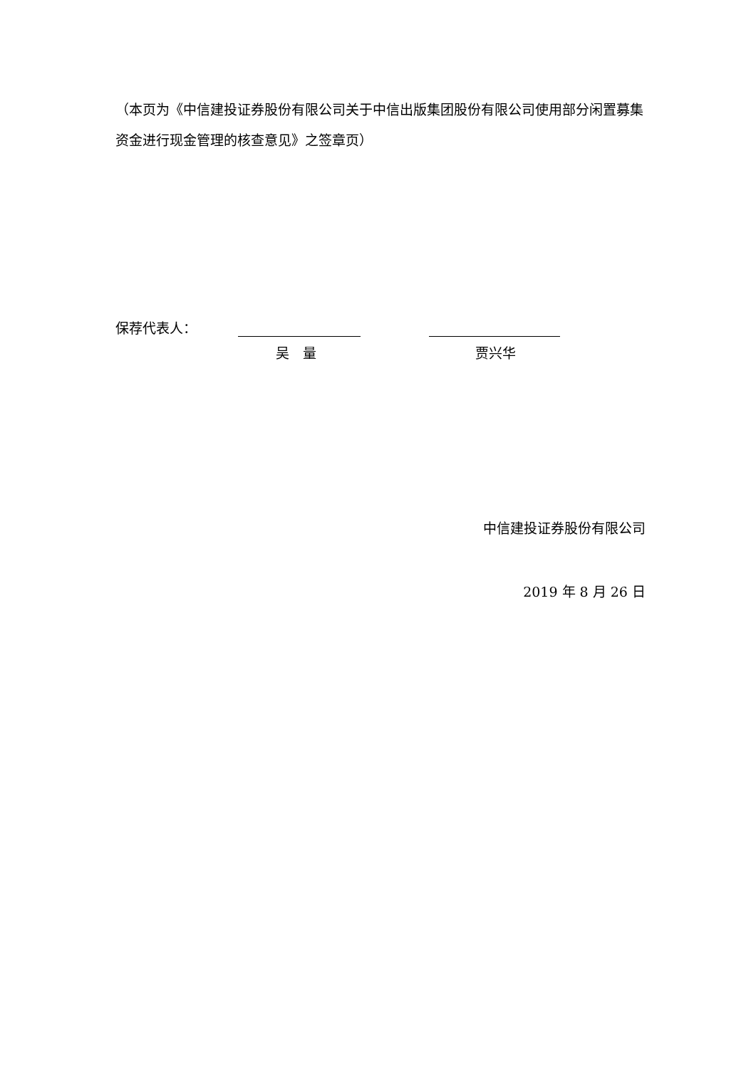（本页为《中信建投证券股份有限公司关于中信出版集团股份有限公司使用部分闲置募集资金进行现金管理的核查意见》之签章页）
保荐代表人：
吴　量 贾兴华
中信建投证券股份有限公司
2019 年 8 月 26 日